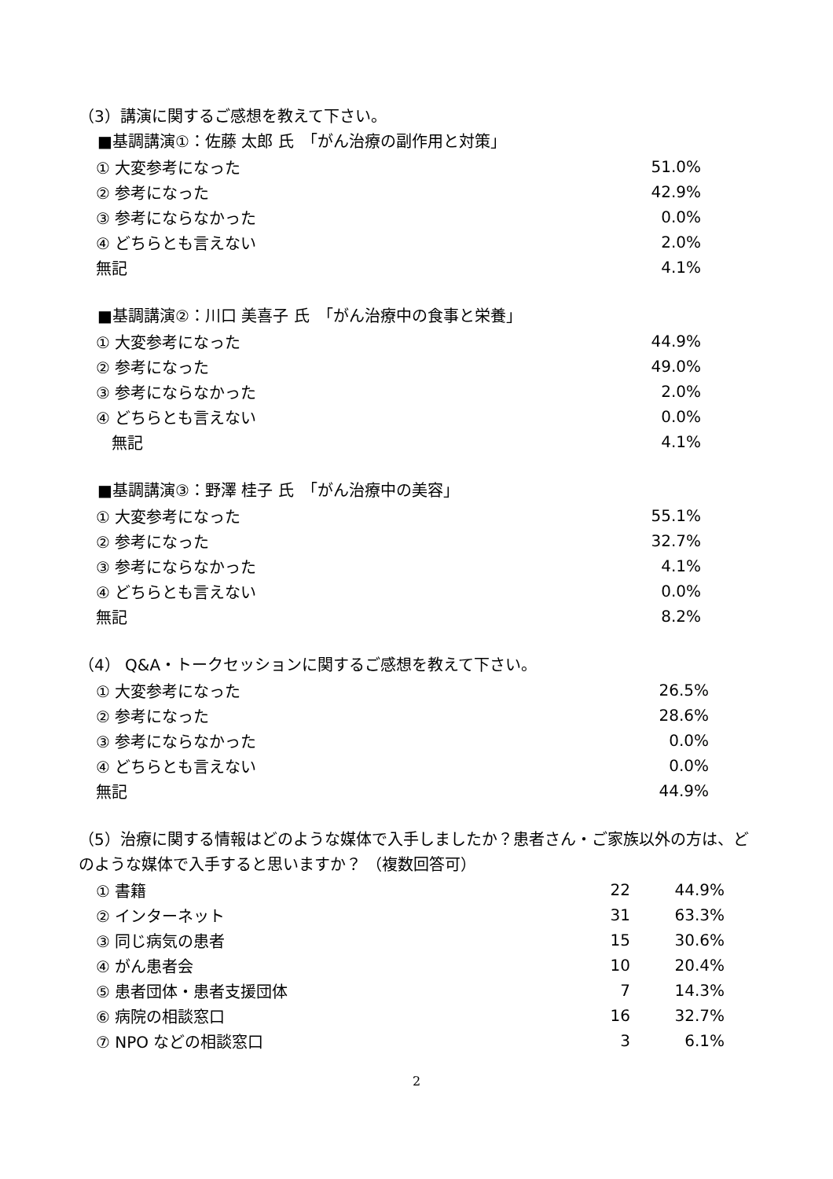（3）講演に関するご感想を教えて下さい。
■基調講演①：佐藤 太郎 氏　「がん治療の副作用と対策」
| ① 大変参考になった | 51.0% |
| ② 参考になった | 42.9% |
| ③ 参考にならなかった | 0.0% |
| ④ どちらとも言えない | 2.0% |
| 無記 | 4.1% |
■基調講演②：川口 美喜子 氏　「がん治療中の食事と栄養」
| ① 大変参考になった | 44.9% |
| ② 参考になった | 49.0% |
| ③ 参考にならなかった | 2.0% |
| ④ どちらとも言えない | 0.0% |
| 無記 | 4.1% |
■基調講演③：野澤 桂子 氏　「がん治療中の美容」
| ① 大変参考になった | 55.1% |
| ② 参考になった | 32.7% |
| ③ 参考にならなかった | 4.1% |
| ④ どちらとも言えない | 0.0% |
| 無記 | 8.2% |
（4） Q&A・トークセッションに関するご感想を教えて下さい。
| ① 大変参考になった | 26.5% |
| ② 参考になった | 28.6% |
| ③ 参考にならなかった | 0.0% |
| ④ どちらとも言えない | 0.0% |
| 無記 | 44.9% |
（5）治療に関する情報はどのような媒体で入手しましたか？患者さん・ご家族以外の方は、どのような媒体で入手すると思いますか？ （複数回答可）
| ① 書籍 | 22 | 44.9% |
| ② インターネット | 31 | 63.3% |
| ③ 同じ病気の患者 | 15 | 30.6% |
| ④ がん患者会 | 10 | 20.4% |
| ⑤ 患者団体・患者支援団体 | 7 | 14.3% |
| ⑥ 病院の相談窓口 | 16 | 32.7% |
| ⑦ NPO などの相談窓口 | 3 | 6.1% |
2